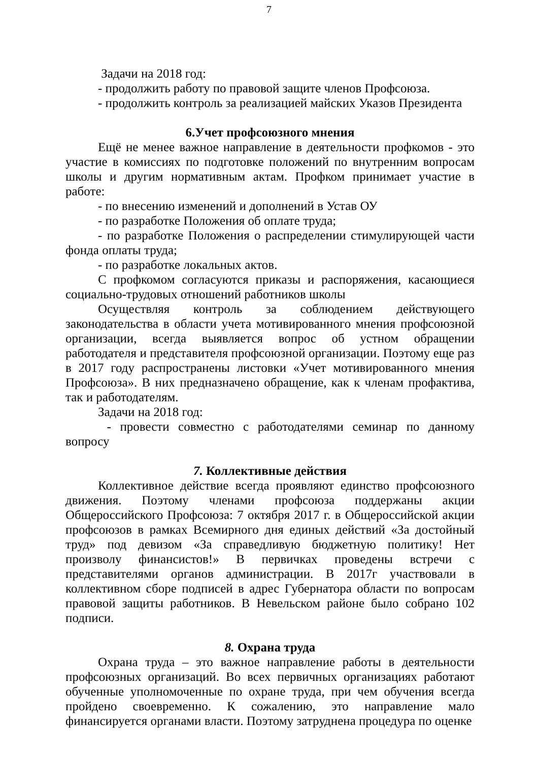7
Задачи на 2018 год:
- продолжить работу по правовой защите членов Профсоюза.
- продолжить контроль за реализацией майских Указов Президента
6.Учет профсоюзного мнения
Ещё не менее важное направление в деятельности профкомов - это участие в комиссиях по подготовке положений по внутренним вопросам школы и другим нормативным актам. Профком принимает участие в работе:
- по внесению изменений и дополнений в Устав ОУ
- по разработке Положения об оплате труда;
- по разработке Положения о распределении стимулирующей части фонда оплаты труда;
- по разработке локальных актов.
С профкомом согласуются приказы и распоряжения, касающиеся социально-трудовых отношений работников школы
Осуществляя контроль за соблюдением действующего законодательства в области учета мотивированного мнения профсоюзной организации, всегда выявляется вопрос об устном обращении работодателя и представителя профсоюзной организации. Поэтому еще раз в 2017 году распространены листовки «Учет мотивированного мнения Профсоюза». В них предназначено обращение, как к членам профактива, так и работодателям.
Задачи на 2018 год:
- провести совместно с работодателями семинар по данному вопросу
7. Коллективные действия
Коллективное действие всегда проявляют единство профсоюзного движения. Поэтому членами профсоюза поддержаны акции Общероссийского Профсоюза: 7 октября 2017 г. в Общероссийской акции профсоюзов в рамках Всемирного дня единых действий «За достойный труд» под девизом «За справедливую бюджетную политику! Нет произволу финансистов!» В первичках проведены встречи с представителями органов администрации. В 2017г участвовали в коллективном сборе подписей в адрес Губернатора области по вопросам правовой защиты работников. В Невельском районе было собрано 102 подписи.
8. Охрана труда
Охрана труда – это важное направление работы в деятельности профсоюзных организаций. Во всех первичных организациях работают обученные уполномоченные по охране труда, при чем обучения всегда пройдено своевременно. К сожалению, это направление мало финансируется органами власти. Поэтому затруднена процедура по оценке